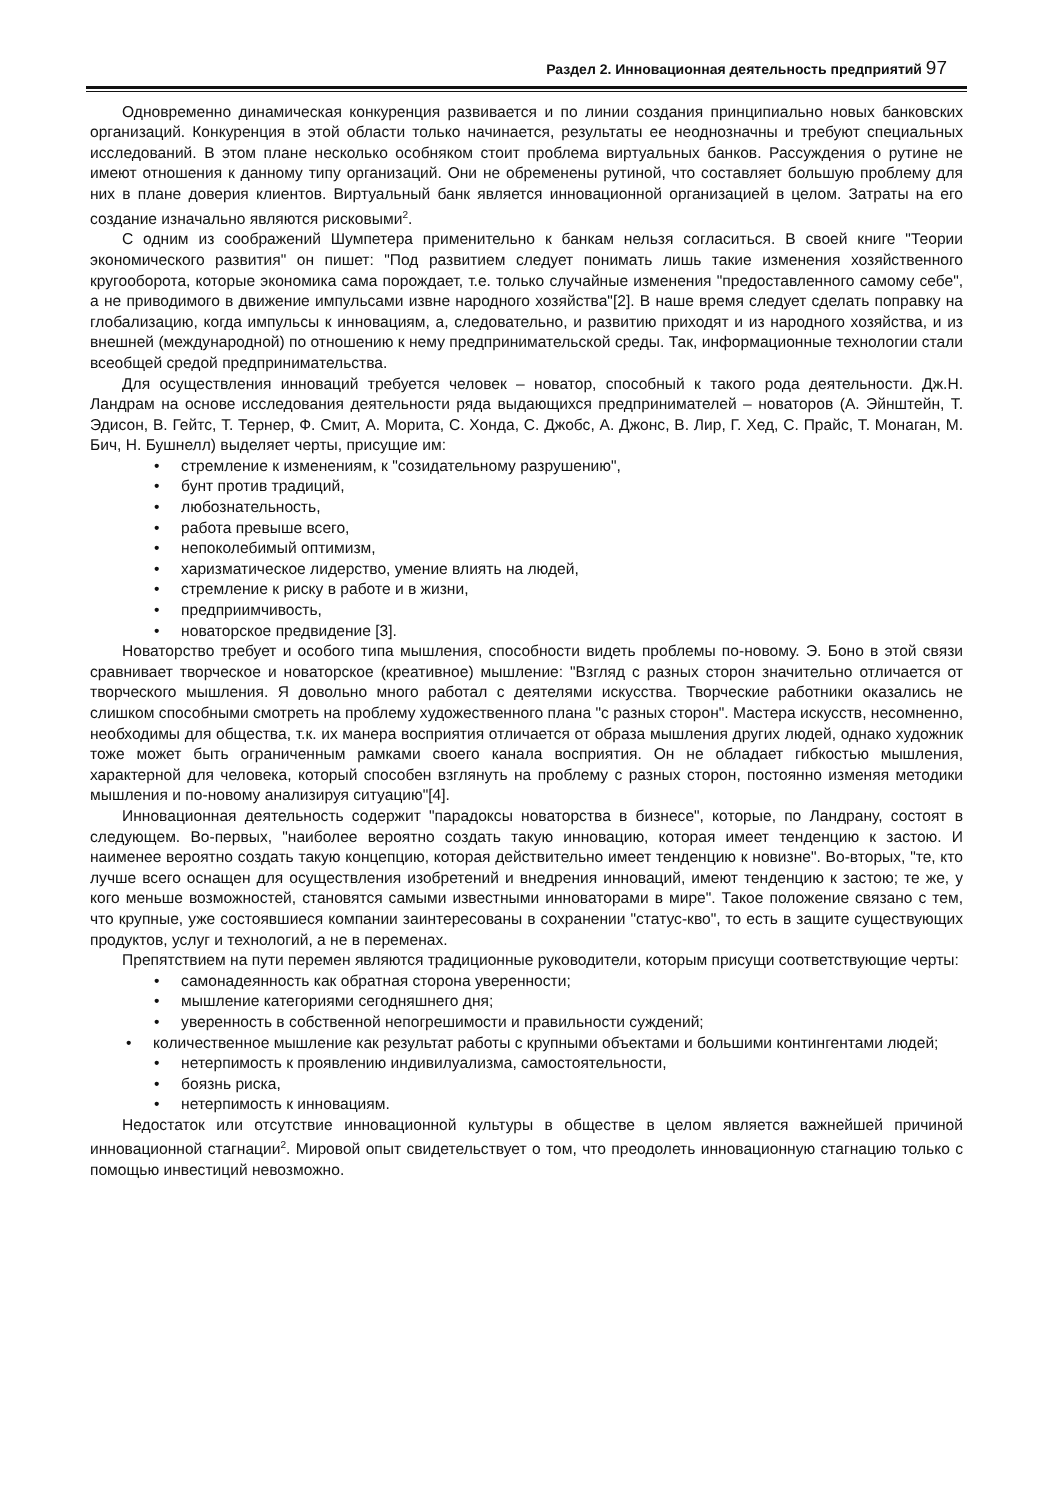Раздел 2. Инновационная деятельность предприятий 97
Одновременно динамическая конкуренция развивается и по линии создания принципиально новых банковских организаций. Конкуренция в этой области только начинается, результаты ее неоднозначны и требуют специальных исследований. В этом плане несколько особняком стоит проблема виртуальных банков. Рассуждения о рутине не имеют отношения к данному типу организаций. Они не обременены рутиной, что составляет большую проблему для них в плане доверия клиентов. Виртуальный банк является инновационной организацией в целом. Затраты на его создание изначально являются рисковыми<sup>2</sup>.
С одним из соображений Шумпетера применительно к банкам нельзя согласиться. В своей книге "Теории экономического развития" он пишет: "Под развитием следует понимать лишь такие изменения хозяйственного кругооборота, которые экономика сама порождает, т.е. только случайные изменения "предоставленного самому себе", а не приводимого в движение импульсами извне народного хозяйства"[2]. В наше время следует сделать поправку на глобализацию, когда импульсы к инновациям, а, следовательно, и развитию приходят и из народного хозяйства, и из внешней (международной) по отношению к нему предпринимательской среды. Так, информационные технологии стали всеобщей средой предпринимательства.
Для осуществления инноваций требуется человек – новатор, способный к такого рода деятельности. Дж.Н. Ландрам на основе исследования деятельности ряда выдающихся предпринимателей – новаторов (А. Эйнштейн, Т. Эдисон, В. Гейтс, Т. Тернер, Ф. Смит, А. Морита, С. Хонда, С. Джобс, А. Джонс, В. Лир, Г. Хед, С. Прайс, Т. Монаган, М. Бич, Н. Бушнелл) выделяет черты, присущие им:
• стремление к изменениям, к "созидательному разрушению",
• бунт против традиций,
• любознательность,
• работа превыше всего,
• непоколебимый оптимизм,
• харизматическое лидерство, умение влиять на людей,
• стремление к риску в работе и в жизни,
• предприимчивость,
• новаторское предвидение [3].
Новаторство требует и особого типа мышления, способности видеть проблемы по-новому. Э. Боно в этой связи сравнивает творческое и новаторское (креативное) мышление: "Взгляд с разных сторон значительно отличается от творческого мышления. Я довольно много работал с деятелями искусства. Творческие работники оказались не слишком способными смотреть на проблему художественного плана "с разных сторон". Мастера искусств, несомненно, необходимы для общества, т.к. их манера восприятия отличается от образа мышления других людей, однако художник тоже может быть ограниченным рамками своего канала восприятия. Он не обладает гибкостью мышления, характерной для человека, который способен взглянуть на проблему с разных сторон, постоянно изменяя методики мышления и по-новому анализируя ситуацию"[4].
Инновационная деятельность содержит "парадоксы новаторства в бизнесе", которые, по Ландрану, состоят в следующем. Во-первых, "наиболее вероятно создать такую инновацию, которая имеет тенденцию к застою. И наименее вероятно создать такую концепцию, которая действительно имеет тенденцию к новизне". Во-вторых, "те, кто лучше всего оснащен для осуществления изобретений и внедрения инноваций, имеют тенденцию к застою; те же, у кого меньше возможностей, становятся самыми известными инноваторами в мире". Такое положение связано с тем, что крупные, уже состоявшиеся компании заинтересованы в сохранении "статус-кво", то есть в защите существующих продуктов, услуг и технологий, а не в переменах.
Препятствием на пути перемен являются традиционные руководители, которым присущи соответствующие черты:
• самонадеянность как обратная сторона уверенности;
• мышление категориями сегодняшнего дня;
• уверенность в собственной непогрешимости и правильности суждений;
• количественное мышление как результат работы с крупными объектами и большими контингентами людей;
• нетерпимость к проявлению индивилуализма, самостоятельности,
• боязнь риска,
• нетерпимость к инновациям.
Недостаток или отсутствие инновационной культуры в обществе в целом является важнейшей причиной инновационной стагнации<sup>2</sup>. Мировой опыт свидетельствует о том, что преодолеть инновационную стагнацию только с помощью инвестиций невозможно.